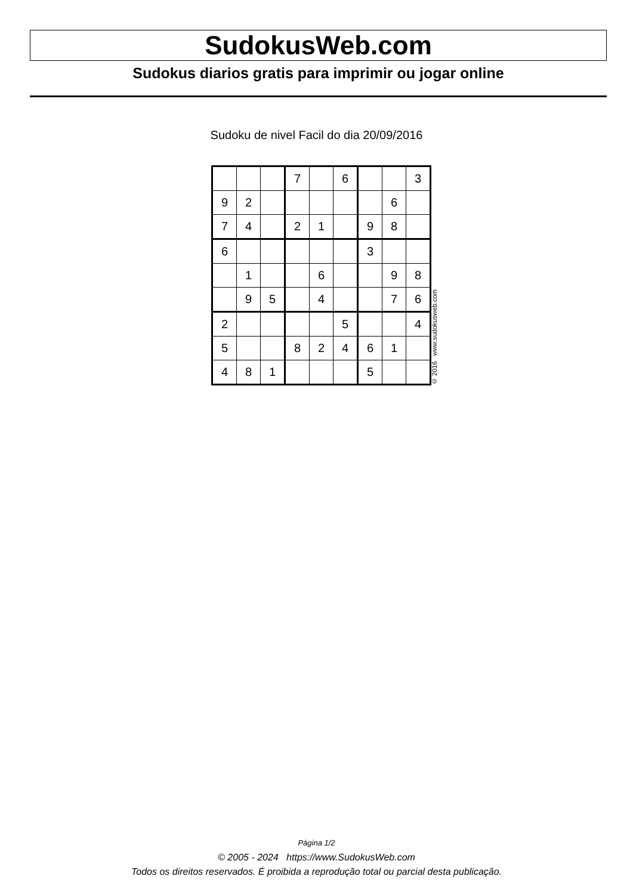SudokusWeb.com
Sudokus diarios gratis para imprimir ou jogar online
Sudoku de nivel Facil do dia 20/09/2016
| | | | 7 | | 6 | | | 3 |
| 9 | 2 | | | | | | 6 | |
| 7 | 4 | | 2 | 1 | | 9 | 8 | |
| 6 | | | | | | 3 | | |
| | 1 | | | 6 | | | 9 | 8 |
| | 9 | 5 | | 4 | | | 7 | 6 |
| 2 | | | | | 5 | | | 4 |
| 5 | | | 8 | 2 | 4 | 6 | 1 | |
| 4 | 8 | 1 | | | | 5 | | |
© 2016 www.sudokusweb.com
Página 1/2
© 2005 - 2024 https://www.SudokusWeb.com
Todos os direitos reservados. É proibida a reprodução total ou parcial desta publicação.